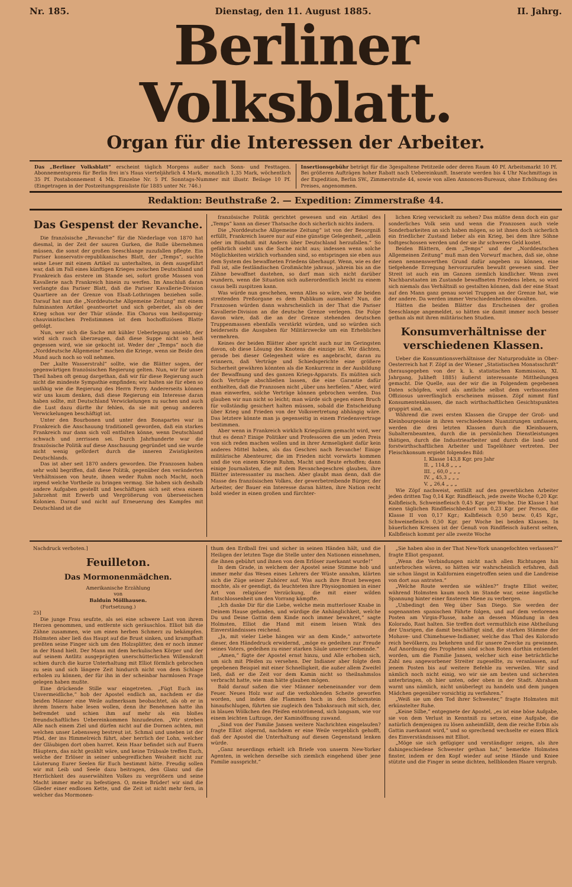Nr. 185. Dienstag, den 11. August 1885. II. Jahrg.
Berliner Volksblatt.
Organ für die Interessen der Arbeiter.
Das „Berliner Volksblatt“ erscheint täglich Morgens außer nach Sonn- und Festtagen. Abonnementspreis für Berlin frei in's Haus vierteljährlich 4 Mark, monatlich 1,35 Mark, wöchentlich 35 Pf. Postabonnement 4 Mk. Einzelne Nr. 5 Pf. Sonntags-Nummer mit illustr. Beilage 10 Pf. (Eingetragen in der Postzeitungspreisliste für 1885 unter Nr. 746.)
Insertionsgebühr beträgt für die 3gespaltene Petitzeile oder deren Raum 40 Pf. Arbeitsmarkt 10 Pf. Bei größeren Aufträgen hoher Rabatt nach Uebereinkunft. Inserate werden bis 4 Uhr Nachmittags in der Expedition, Berlin SW., Zimmerstraße 44, sowie von allen Annoncen-Bureaux, ohne Erhöhung des Preises, angenommen.
Redaktion: Beuthstraße 2. — Expedition: Zimmerstraße 44.
Das Gespenst der Revanche.
Die französische „Revanche“ für die Niederlage von 1870 hat diesmal, in der Zeit der sauren Gurken, die Rolle übernehmen müssen, die sonst der großen Seeschlange zuzufallen pflegte. Ein Pariser konservativ-republikanisches Blatt, der „Temps“, suchte seine Leser mit einem Artikel zu unterhalten, in dem ausgeführt war, daß im Fall eines künftigen Krieges zwischen Deutschland und Frankreich das erstere im Stande sei, sofort große Massen von Kavallerie nach Frankreich hinein zu werfen. Im Anschluß daran verlangte das Pariser Blatt, daß die Pariser Kavallerie-Division Quartiere an der Grenze von Elsaß-Lothringen beziehen solle. Darauf hat nun die „Norddeutsche Allgemeine Zeitung“ mit einem fulminanten Artikel geantwortet und sich geberdet, als ob der Krieg schon vor der Thür stände. Ein Chorus von heißspornig-chauvinistischen Preßstimmen ist dem hochoffiziösen Blatte gefolgt.
Nun, wer sich die Sache mit kühler Ueberlegung ansieht, der wird sich rasch überzeugen, daß diese Suppe nicht so heiß gegessen wird, wie sie gekocht ist. Weder der „Temps“ noch die „Norddeutsche Allgemeine“ machen die Kriege, wenn sie Beide den Mund auch noch so voll nehmen.
Der „kalte Wasserstrahl“ sollte, wie die Blätter sagen, der gegenwärtigen französischen Regierung gelten. Nun, wir für unser Theil haben oft genug dargethan, daß wir für diese Regierung auch nicht die mindeste Sympathie empfinden; wir halten sie für eben so unfähig wie die Regierung des Herrn Ferry. Andererseits können wir uns kaum denken, daß diese Regierung ein Interesse daran haben sollte, mit Deutschland Verwickelungen zu suchen und auch die Lust dazu dürfte ihr fehlen, da sie mit genug anderen Verwickelungen beschäftigt ist.
Unter den Bourbonen und unter den Bonapartes war in Frankreich die Anschauung traditionell geworden, daß ein starkes Frankreich nur dann sich voll entfalten könne, wenn Deutschland schwach und zerrissen sei. Durch Jahrhunderte war die französische Politik auf diese Anschauung gegründet und sie wurde nicht wenig gefördert durch die inneren Zwistigkeiten Deutschlands.
Das ist aber seit 1870 anders geworden. Die Franzosen haben sehr wohl begriffen, daß diese Politik, gegenüber den veränderten Verhältnissen von heute, ihnen weder Ruhm noch Macht, noch irgend welche Vortheile zu bringen vermag. Sie haben sich deshalb andere Aufgaben gestellt und beschäftigen sich seit etwa einem Jahrzehnt mit Erwerb und Vergrößerung von überseeischen Kolonien. Darauf und nicht auf Erneuerung des Kampfes mit Deutschland ist die
französische Politik gerichtet gewesen und ein Artikel des „Temps“ kann an dieser Thatsache doch sicherlich nichts ändern.
Die „Norddeutsche Allgemeine Zeitung“ ist von der Besorgniß erfüllt, Frankreich lauere nur auf eine günstige Gelegenheit, „allein oder im Bündniß mit Andern über Deutschland herzufallen.“ So gefährlich sieht uns die Sache nicht aus; indessen wenn solche Möglichkeiten wirklich vorhanden sind, so entspringen sie eben aus dem System des bewaffneten Friedens überhaupt. Wenn, wie es der Fall ist, alle festländischen Großmächte jahraus, jahrein bis an die Zähne bewaffnet dastehen, so darf man sich nicht darüber wundern, wenn die Situation sich außerordentlich leicht zu einem casus belli zuspitzen kann.
Was würde nun geschehen, wenn Alles so wäre, wie die beiden streitenden Preßorgane es dem Publikum ausmalen? Nun, die Franzosen würden dann wahrscheinlich in der That die Pariser Kavallerie-Division an die deutsche Grenze verlegen. Die Folge davon wäre, daß die an der Grenze stehenden deutschen Truppenmassen ebenfalls verstärkt würden, und so würden sich beiderseits die Ausgaben für Militärzwecke um ein Erhebliches vermehren.
Keines der beiden Blätter aber spricht auch nur im Geringsten davon, ob diese Lösung des Knotens die einzige ist. Wir dächten, gerade bei dieser Gelegenheit wäre es angebracht, daran zu erinnern, daß Verträge und Schiedsgerichte eine größere Sicherheit gewähren könnten als die Konkurrenz in der Ausbildung der Bewaffnung und des ganzen Kriegs-Apparats. Es müßten sich doch Verträge abschließen lassen, die eine Garantie dafür enthielten, daß die Franzosen nicht „über uns herfielen.“ Aber, wird man einwerfen, solche Verträge können gebrochen werden. Das glauben wir nun nicht so leicht; man würde sich gegen einen Bruch für vollständig gesichert halten müssen, sobald die Entscheidung über Krieg und Frieden von der Volksvertretung abhängig wäre. Das letztere könnte man ja gegenseitig in einem Friedensvertrage bestimmen.
Aber wenn in Frankreich wirklich Kriegslärm gemacht wird, wer thut es denn? Einige Politiker und Professoren die um jeden Preis von sich reden machen wollen und in ihrer Armseligkeit dafür kein anderes Mittel haben, als das Geschrei nach Revanche! Einige militärische Abenteurer, die im Frieden nicht vorwärts kommen und die von einem Kriege Ruhm, Macht und Beute erhoffen; dann einige Journalisten, die mit dem Revanchegeschrei glauben, ihre Blätter interessanter zu machen. Aber glaubt man denn, daß die Masse des französischen Volkes, der gewerbetreibende Bürger, der Arbeiter, der Bauer ein Interesse daran hätten, ihre Nation recht bald wieder in einen großen und fürchter-
lichen Krieg verwickelt zu sehen? Das müßte denn doch ein gar sonderliches Volk sein und wenn die Franzosen auch viele Sonderbarkeiten an sich haben mögen, so ist ihnen doch sicherlich ein friedlicher Zustand lieber als ein Krieg, bei dem ihre Söhne todtgeschossen werden und der sie ihr schweres Geld kostet.
Beiden Blättern, dem „Temps“ und der „Norddeutschen Allgemeinen Zeitung“ muß man den Vorwurf machen, daß sie, ohne einen nennenswerthen Grund dafür angeben zu können, eine tiefgehende Erregung hervorzurufen bewußt gewesen sind. Der Streit ist auch ein im Ganzen ziemlich kindlicher. Wenn zwei Nachbarstaaten im Zustande bewaffneten Friedens leben, so wird sich niemals das Verhältniß so gestalten können, daß der eine Staat auf den Mann ganz genau soviel Truppen an der Grenze hat, wie der andere. Da werden immer Verschiedenheiten obwalten.
Hätten die beiden Blätter das Erscheinen der großen Seeschlange angemeldet, so hätten sie damit immer noch besser gethan als mit ihren militärischen Studien.
Konsumverhältnisse der verschiedenen Klassen.
Ueber die Konsumtionsverhältnisse der Naturprodukte in Ober-Oesterreich hat F. Zöpf in der Wiener „Statistischen Monatsschrift“ (herausgegeben von der k. k. statistischen Kommission, XI. Jahrgang, Juliheft 1885) äußerst interessante Mittheilungen gemacht. Die Quelle, aus der wir die in Folgendem gegebenen Daten schöpfen, wird als amtliche selbst dem verbissensten Offiziosus unverfänglich erscheinen müssen. Zöpf nimmt fünf Konsumentenklassen, die nach wirthschaftlichen Gesichtspunkten gruppirt sind, an.
Während die zwei ersten Klassen die Gruppe der Groß- und Kleinbourgeoisie in ihren verschiedenen Nuanzirungen umfassen, werden die drei letzten Klassen durch die Kleinbauern, Subalternbeamten, durch die in persönlichen Dienstleistungen thätigen, durch die Industriearbeiter und durch die land- und forstwirthschaftlichen Arbeiter und Tagelöhner vertreten. Der Fleischkonsum ergiebt folgendes Bild:
I. Klasse 143,8 Kgr. pro Jahr
II. „ 114,8 „ „ „
III. „ 60,0 „ „ „
IV. „ 45,3 „ „ „
V. „ 26,4 „ „ „
Wie Zöpf nachweist, entfällt auf den gewerblichen Arbeiter jeden dritten Tag 0,14 Kgr. Rindfleisch, jede zweite Woche 0,20 Kgr. Kalbfleisch, Schweinefleisch 0,45 Kgr. per Woche. Die Klasse I hat einen täglichen Rindfleischbedarf von 0,23 Kgr. per Person, die Klasse II von 0,17 Kgr.; Kalbfleisch 0,50 bezw. 0,45 Kgr., Schweinefleisch 0,50 Kgr. per Woche bei beiden Klassen. In bäuerlichen Kreisen ist der Genuß von Rindfleisch äußerst selten, Kalbfleisch kommt per alle zweite Woche
Nachdruck verboten.]
Feuilleton.
Das Mormonenmädchen.
Amerikanische Erzählung
von
Balduin Möllhausen.
(Fortsetzung.)
25]
Die junge Frau seufzte, als sei eine schwere Last von ihrem Herzen genommen, und entfernte sich geräuschlos. Elliot biß die Zähne zusammen, wie um einen herben Schmerz zu bekämpfen. Holmsten aber ließ das Haupt auf die Brust sinken, und krampfhaft preßten seine Finger sich um den Holzsplitter, den er noch immer in der Hand hielt. Der Mann mit dem herkulischen Körper und der auf seinem Antlitz ausgeprägten unerschütterlichen Willenskraft schien durch die kurze Unterhaltung mit Elliot förmlich gebrochen zu sein und sich längere Zeit hindurch nicht von dem Schlage erholen zu können, der für ihn in der scheinbar harmlosen Frage gelegen haben mußte.
Eine drückende Stille war eingetreten. „Fügt Euch ins Unvermeidliche,“ hob der Apostel endlich an, nachdem er die beiden Männer eine Weile aufmerksam beobachtet, als ob er in ihrem Innern habe lesen wollen, denn ihr Benehmen hatte ihn befremdet und schien ihm auf mehr als ein bloßes freundschaftliches Uebereinkommen hinzudeuten. „Wir streben Alle nach einem Ziel und dürfen nicht auf die Dornen achten, mit welchen unser Lebensweg bestreut ist. Schmal und uneben ist der Pfad, der ins Himmelreich führt, aber herrlich der Lohn, welcher der Gläubigen dort oben harret. Kein Haar befindet sich auf Euern Häuptern, das nicht gezählt wäre, und keine Trübsale treffen Euch, welche der Erlöser in seiner unbegreiflichen Weisheit nicht zur Läuterung Eurer Seelen für Euch bestimmt hätte. Freudig sollen wir mit Leib und Seele dazu beitragen, den Glanz und die Herrlichkeit des auserwählten Volkes zu vergrößern und seine Macht immer mehr zu befestigen. O, meine Brüder! wir sind die Glieder einer endlosen Kette, und die Zeit ist nicht mehr fern, in welcher das Mormonen-
thum den Erdball frei und sicher in seinen Händen hält, und die Heiligen der letzten Tage die Stelle unter den Nationen einnehmen, die ihnen gebührt und ihnen von dem Erlöser zuerkannt wurde!“
In dem Grade, in welchem der Apostel seine Stimme hob und immer mehr das Wesen eines Lehrers der Wüste annahm, klärten sich die Züge seiner Zuhörer auf. Was auch ihre Brust bewegen mochte, als er geendigt, da leuchteten ihre Physiognomien in einer Art von religiöser Verzückung, die mit einer wilden Entschlossenheit um den Vorrang kämpfte.
„Ich danke Dir für die Liebe, welche mein mutterloser Knabe in Deinem Hause gefunden, und würdige die Anhänglichkeit, welche Du und Deine Gattin dem Kinde noch immer bewahret,“ sagte Holmsten, Elliot die Hand mit einem leisen Wink des Einverständnisses reichend.
„Ja, mit vieler Liebe hängen wir an dem Kinde,“ antwortete dieser, den Händedruck erwidernd, „möge es gedeihen zur Freude seines Vaters, gedeihen zu einer starken Säule unserer Gemeinde.“
„Amen,“ fügte der Apostel ernst hinzu, und Alle erhoben sich, um sich mit Pfeifen zu versehen. Der Indianer aber folgte dem gegebenen Beispiel mit einer Schnelligkeit, die außer allem Zweifel ließ, daß er die Zeit vor dem Kamin nicht so theilnahmslos verbracht hatte, wie man hätte glauben mögen.
Bald darauf saßen die vier Männer nebeneinander vor dem Feuer. Neues Holz war auf die verkohlenden Scheite geworfen worden, und indem die Flammen hoch in den Schornstein hinaufschlugen, führten sie zugleich den Tabaksrauch mit sich, der, in blauen Wölkchen den Pfeifen entströmend, sich langsam, wie vor einem leichten Luftzuge, der Kaminöffnung zuwand.
„Sind von der Familie Jansen weitere Nachrichten eingelaufen? fragte Elliot zögernd, nachdem er eine Weile vergeblich gehofft, daß der Apostel die Unterhaltung auf diesen Gegenstand lenken würde.
„Ganz neuerdings erhielt ich Briefe von unserm New-Yorker Agenten, in welchen derselbe sich ziemlich eingehend über jene Familie ausspricht.“
„Sie haben also in der That New-York unangefochten verlassen?“ fragte Elliot gespannt.
„Wenn die Verbindungen nicht nach allen Richtungen hin unterbrochen wären, so hätten wir wahrscheinlich erfahren, daß sie schon längst in Kalifornien eingetroffen seien und die Landreise von dort aus antraten.“
„Welche Route werden sie wählen?“ fragte Elliot weiter, während Holmsten kaum noch im Stande war, seine ängstliche Spannung hinter einer finsteren Miene zu verbergen.
„Unbedingt den Weg über San Diego. Sie werden der sogenannten spanischen Fährte folgen, und auf dem verlorenen Posten am Virgin-Flusse, nahe an dessen Mündung in den Kolorado, Rast halten. Sie treffen dort vermuthlich eine Abtheilung der Unsrigen, die damit beschäftigt sind, die starken Stämme der Mohave- und Chimehuewe-Indianer, welche das Thal des Kolorado reich bevölkern, zu bekehren und für unsere Zwecke zu gewinnen. Auf Anordnung des Propheten sind schon Boten dorthin entsendet worden, um die Familie Jansen, welcher sich eine beträchtliche Zahl neu angeworbener Streiter zugesellte, zu veranlassen, auf jenem Posten bis auf weitere Befehle zu verweilen. Wir sind nämlich noch nicht einig, wo wir sie am besten und sichersten unterbringen, ob hier unten, oder oben in der Stadt. Abraham warnt uns nämlich, nicht unüberlegt zu handeln und dem jungen Mädchen gegenüber vorsichtig zu verfahren.“
„Weiß sie um den Tod ihrer Schwester,“ fragte Holmsten mit erkünstelter Ruhe.
„Keine Silbe,“ entgegnete der Apostel, „es ist eine böse Aufgabe, sie von dem Verlust in Kenntniß zu setzen, eine Aufgabe, die natürlich demjenigen zu lösen anheimfällt, dem die reiche Erbin als Gattin zuerkannt wird,“ und so sprechend wechselte er einen Blick des Einverständnisses mit Elliot.
„Möge sie sich gefügiger und verständiger zeigen, als ihre dahingeschiedene Schwester gethan hat,“ bemerkte Holmsten finster, indem er den Kopf wieder auf seine Hände und Kniee stützte und die Finger in seine dichten, hellblonden Haare vergrub.